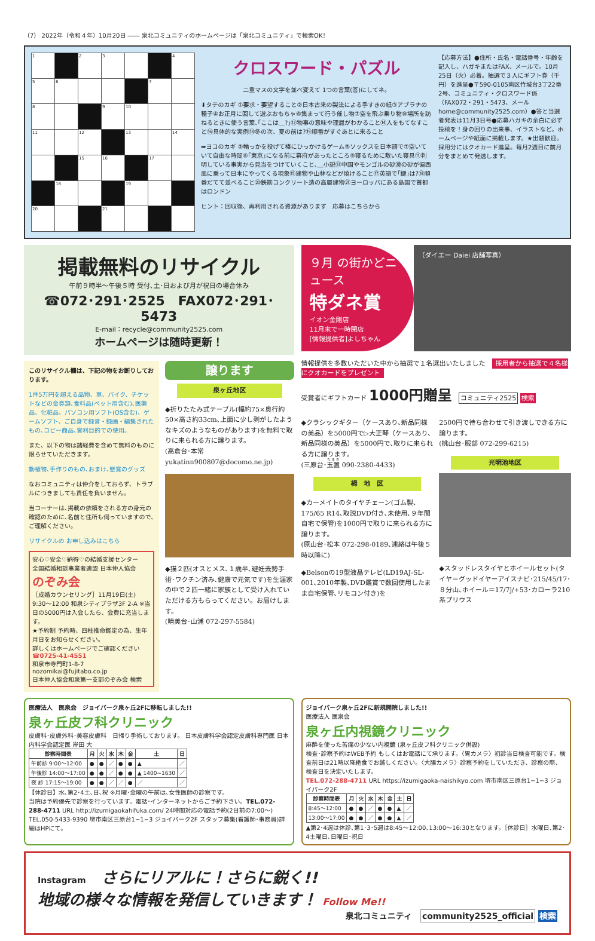（7） 2022年（令和４年）10月20日 ―― 泉北コミュニティのホームページは「泉北コミュニティ」で検索OK！
| 1 | | 2 | 3 | | | 4 |
| 5 | 6 | | | | 7 | |
| 8 | | | 9 | 10 | | |
| 11 | | 12 | | 13 | | 14 |
| | | 15 | 16 | | 17 | |
| | 18 | | | 19 | | |
| 20 | | | 21 | | | |
クロスワード・パズル
二重マスの文字を並べ変えて 1つの言葉(答)にしてネ。
⬇タテのカギ ①要求・要望すること②日本古来の製法による手すきの紙③アブラナの種子④お正月に回して遊ぶおもちゃ⑥集まって行う催し物⑦空を飛ぶ乗り物⑩場所を訪ねるときに使う言葉､｢ここは＿?｣⑫物事の意味や理屈がわかること⑭人をもてなすこと⑯具体的な実例⑱冬の次、夏の前は?⑲順番がすぐあとに来ること
➡ヨコのカギ ②輪っかを投げて棒にひっかけるゲーム⑤ソックスを日本語で⑦空いていて自由な時間⑧｢東京｣になる前に幕府があったところ⑨寝るために敷いた寝具⑪判明している事実から見当をつけていくこと､＿小説⑬中国やモンゴルの砂漠の砂が偏西風に乗って日本にやってくる現象⑮建物や山林などが焼けること⑰英語で｢鍵｣は?⑱順番だてて並べること⑳鉄筋コンクリート造の高層建物㉑ヨーロッパにある島国で首都はロンドン
ヒント：回収後、再利用される資源があります　応募はこちらから
【応募方法】●住所・氏名・電話番号・年齢を記入し、ハガキまたはFAX、メールで。10月25日（火）必着。抽選で３人にギフト券（千円）を進呈●〒590-0105南区竹城台3丁22番2号、コミュニティ・クロスワード係（FAX072・291・5473、メールhome@community2525.com）●答と当選者発表は11月3日号●応募ハガキの余白に必ず投稿を！身の回りの出来事、イラストなど。ホームページや紙面に掲載します。★出題歓迎。採用分にはクオカード進呈。毎月2週目に前月分をまとめて発送します。
掲載無料のリサイクル
午前９時半～午後５時 受付､土･日および月が祝日の場合休み
☎072･291･2525　FAX072･291･5473
E-mail：recycle@community2525.com
ホームページは随時更新！
このリサイクル欄は、下記の物をお断りしております。
1件5万円を超える品物、車、バイク、チケットなどの金券類､食料品(ペット用含む)､医薬品、化粧品、パソコン用ソフト(OS含む)、ゲームソフト、ご自身で録音・録画・編集されたもの､コピー商品､営利目的での使用。
また、以下の物は諸経費を含めて無料のものに限らせていただきます。
動植物､手作りのもの､おまけ､懸賞のグッズ
なおコミュニティは仲介をしておらず、トラブルにつきましても責任を負いません。
当コーナーは､掲載の依頼をされる方の身元の確認のために､名前と住所も伺っていますので､ご理解ください。
リサイクルの お申し込みはこちら
安心♡安全♡納得♡の結婚支援センター
全国結婚相談事業者連盟 日本仲人協会
のぞみ会
［成婚カウンセリング］11月19日(土) 9:30～12:00 和泉シティプラザ3F 2-A ※当日の5000円は入会したら、会費に充当します。
★予約制 予約時、四柱推命鑑定の為、生年月日をお知らせください。
詳しくはホームページでご確認ください ☎0725-41-4551
和泉市寺門町1-8-7 nozomikai@fujitabo.co.jp
日本仲人協会和泉第一支部のぞみ会 検索
譲ります
泉ヶ丘地区
◆折りたたみ式テーブル(幅約75×奥行約50×高さ約33cm､上面に少し剥がしたようなキズのようなものがあります)を無料で取りに来られる方に譲ります。
(高倉台･本常 yukatinn900807@docomo.ne.jp)
◆猫２匹(オスとメス､１歳半､避妊去勢手術･ワクチン済み､健康で元気です)を生涯家の中で２匹一緒に家族として受け入れていただける方もらってください。お届けします。
(晴美台･山浦 072-297-5584)
９月 の街かどニュース
特ダネ賞
イオン金剛店
11月末で一時閉店
[情報提供者]よしちゃん
（ダイエー Daiei 店舗写真）
情報提供を多数いただいた中から抽選で１名選出いたしました　採用者から抽選で４名様にクオカードをプレゼント
受賞者にギフトカード 1000円贈呈　コミュニティ2525 検索
◆クラシックギター（ケースあり､新品同様の美品）を5000円で▷大正琴（ケースあり､新品同様の美品）を5000円で､取りに来られる方に譲ります。
(三原台･玉置 090-2380-4433)
栂　地　区
◆カーメイトのタイヤチェーン(ゴム製､175/65 R14､取説DVD付き､未使用､９年間自宅で保管)を1000円で取りに来られる方に譲ります。
(原山台･松本 072-298-0189､連絡は午後５時以降に)
◆Belsonの19型液晶テレビ(LD19AJ-SL-001､2010年製､DVD鑑賞で数回使用したまま自宅保管､リモコン付き)を
2500円で待ち合わせて引き渡しできる方に譲ります。
(桃山台･服部 072-299-6215)
光明池地区
◆スタッドレスタイヤとホイールセット(タイヤ＝グッドイヤーアイスナビ･215/45/17･８分山､ホイール＝17/7j/+53･カローラ210系プリウス
医療法人　医泉会　ジョイパーク泉ヶ丘2Fに移転しました!!
泉ヶ丘皮フ科クリニック
皮膚科･皮膚外科･美容皮膚科　日帰り手術しております。 日本皮膚科学会認定皮膚科専門医 日本内科学会認定医 岸田 大
| 診察時間表 | 月 | 火 | 水 | 木 | 金 | 土 | 日 |
| --- | --- | --- | --- | --- | --- | --- | --- |
| 午前診 9:00～12:00 | ● | ● | ／ | ● | ● | ▲ | ／ |
| 午後診 14:00～17:00 | ● | ● | ／ | ● | ● | ▲ 1400~1630 | ／ |
| 夜 診 17:15～19:00 | ● | ● | ／ | ／ | ● | ／ | ／ |
【休診日】水､第2･4土､日､祝 ※月曜･金曜の午前は､女性医師の診察です。
当院は予約優先で診察を行っています。電話･インターネットからご予約下さい。TEL.072-288-4711 URL http://izumigaokahifuka.com/ 24時間対応の電話予約(2日前の7:00～) TEL.050-5433-9390 堺市南区三原台1−1−3 ジョイパーク2F スタッフ募集(看護師･事務員)詳細はHPにて。
ジョイパーク泉ヶ丘2Fに新規開院しました!!
医療法人 医泉会
泉ヶ丘内視鏡クリニック
麻酔を使った苦痛の少ない内視鏡 (泉ヶ丘皮フ科クリニック併設)
検査･診察予約はWEB予約 もしくはお電話にて承ります。〈胃カメラ〉初診当日検査可能です。検査前日は21時以降絶食でお越しください。〈大腸カメラ〉診察予約をしていただき、診察の際、検査日を決定いたします。
TEL.072-288-4711 URL https://izumigaoka-naishikyo.com 堺市南区三原台1−1−3 ジョイパーク2F
| 診察時間表 | 月 | 火 | 水 | 木 | 金 | 土 | 日 |
| --- | --- | --- | --- | --- | --- | --- | --- |
| 8:45～12:00 | ● | ● | ／ | ● | ● | ▲ | ／ |
| 13:00～17:00 | ● | ● | ／ | ● | ● | ▲ | ／ |
▲第2･4週は休診､第1･3･5週は8:45～12:00､13:00～16:30となります。［休診日］水曜日､第2･4土曜日､日曜日･祝日
Instagram　さらにリアルに！さらに鋭く!!
地域の様々な情報を発信していきます！ Follow Me!!
泉北コミュニティ　community2525_official 検索